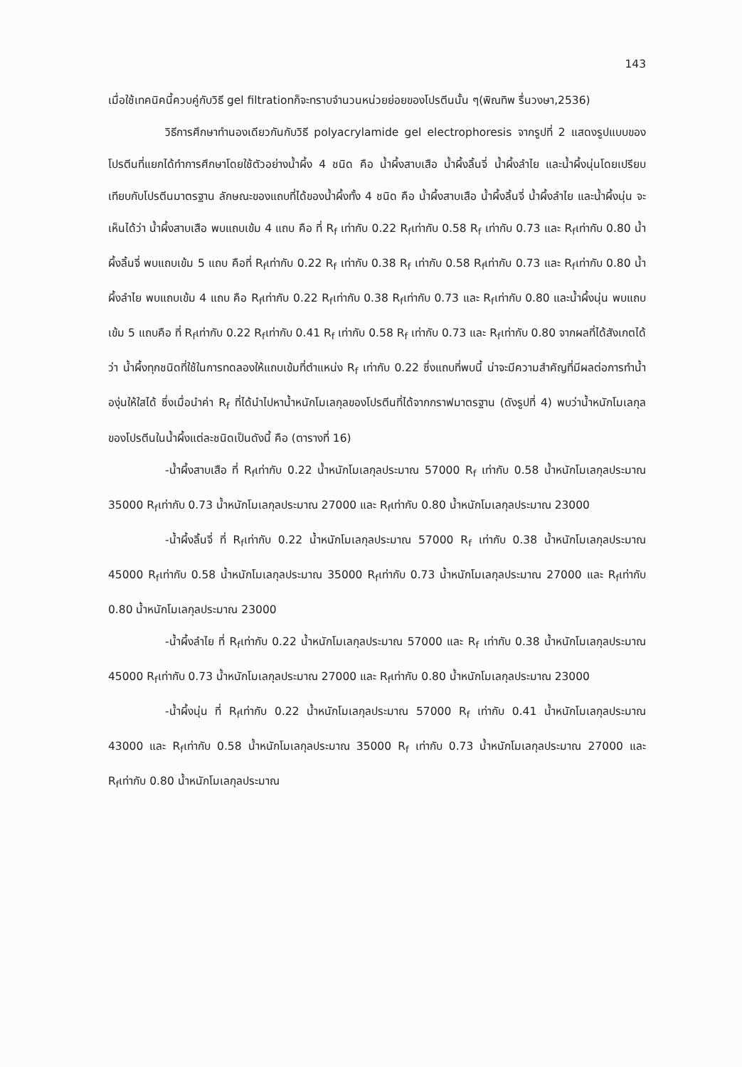143
เมื่อใช้เทคนิคนี้ควบคู่กับวิธี gel filtrationก็จะทราบจำนวนหน่วยย่อยของโปรตีนนั้น ๆ(พิณทิพ รื่นวงษา,2536)
วิธีการศึกษาทำนองเดียวกันกับวิธี polyacrylamide gel electrophoresis จากรูปที่ 2 แสดงรูปแบบของโปรตีนที่แยกได้ทำการศึกษาโดยใช้ตัวอย่างน้ำผึ้ง 4 ชนิด คือ น้ำผึ้งสาบเสือ น้ำผึ้งลิ้นจี่ น้ำผึ้งลำไย และน้ำผึ้งนุ่นโดยเปรียบเทียบกับโปรตีนมาตรฐาน ลักษณะของแถบที่ได้ของน้ำผึ้งทั้ง 4 ชนิด คือ น้ำผึ้งสาบเสือ น้ำผึ้งลิ้นจี่ น้ำผึ้งลำไย และน้ำผึ้งนุ่น จะเห็นได้ว่า น้ำผึ้งสาบเสือ พบแถบเข้ม 4 แถบ คือ ที่ R<sub>f</sub> เท่ากับ 0.22 R<sub>f</sub>เท่ากับ 0.58 R<sub>f</sub> เท่ากับ 0.73 และ R<sub>f</sub>เท่ากับ 0.80 น้ำผึ้งลิ้นจี่ พบแถบเข้ม 5 แถบ คือที่ R<sub>f</sub>เท่ากับ 0.22 R<sub>f</sub> เท่ากับ 0.38 R<sub>f</sub> เท่ากับ 0.58 R<sub>f</sub>เท่ากับ 0.73 และ R<sub>f</sub>เท่ากับ 0.80 น้ำผึ้งลำไย พบแถบเข้ม 4 แถบ คือ R<sub>f</sub>เท่ากับ 0.22 R<sub>f</sub>เท่ากับ 0.38 R<sub>f</sub>เท่ากับ 0.73 และ R<sub>f</sub>เท่ากับ 0.80 และน้ำผึ้งนุ่น พบแถบเข้ม 5 แถบคือ ที่ R<sub>f</sub>เท่ากับ 0.22 R<sub>f</sub>เท่ากับ 0.41 R<sub>f</sub> เท่ากับ 0.58 R<sub>f</sub> เท่ากับ 0.73 และ R<sub>f</sub>เท่ากับ 0.80 จากผลที่ได้สังเกตได้ว่า น้ำผึ้งทุกชนิดที่ใช้ในการทดลองให้แถบเข้มที่ตำแหน่ง R<sub>f</sub> เท่ากับ 0.22 ซึ่งแถบที่พบนี้ น่าจะมีความสำคัญที่มีผลต่อการทำน้ำองุ่นให้ใสได้ ซึ่งเมื่อนำค่า R<sub>f</sub> ที่ได้นำไปหาน้ำหนักโมเลกุลของโปรตีนที่ได้จากกราฟมาตรฐาน (ดังรูปที่ 4) พบว่าน้ำหนักโมเลกุลของโปรตีนในน้ำผึ้งแต่ละชนิดเป็นดังนี้ คือ (ตารางที่ 16)
-น้ำผึ้งสาบเสือ ที่ R<sub>f</sub>เท่ากับ 0.22 น้ำหนักโมเลกุลประมาณ 57000 R<sub>f</sub> เท่ากับ 0.58 น้ำหนักโมเลกุลประมาณ 35000 R<sub>f</sub>เท่ากับ 0.73 น้ำหนักโมเลกุลประมาณ 27000 และ R<sub>f</sub>เท่ากับ 0.80 น้ำหนักโมเลกุลประมาณ 23000
-น้ำผึ้งลิ้นจี่ ที่ R<sub>f</sub>เท่ากับ 0.22 น้ำหนักโมเลกุลประมาณ 57000 R<sub>f</sub> เท่ากับ 0.38 น้ำหนักโมเลกุลประมาณ 45000 R<sub>f</sub>เท่ากับ 0.58 น้ำหนักโมเลกุลประมาณ 35000 R<sub>f</sub>เท่ากับ 0.73 น้ำหนักโมเลกุลประมาณ 27000 และ R<sub>f</sub>เท่ากับ 0.80 น้ำหนักโมเลกุลประมาณ 23000
-น้ำผึ้งลำไย ที่ R<sub>f</sub>เท่ากับ 0.22 น้ำหนักโมเลกุลประมาณ 57000 และ R<sub>f</sub> เท่ากับ 0.38 น้ำหนักโมเลกุลประมาณ 45000 R<sub>f</sub>เท่ากับ 0.73 น้ำหนักโมเลกุลประมาณ 27000 และ R<sub>f</sub>เท่ากับ 0.80 น้ำหนักโมเลกุลประมาณ 23000
-น้ำผึ้งนุ่น ที่ R<sub>f</sub>เท่ากับ 0.22 น้ำหนักโมเลกุลประมาณ 57000 R<sub>f</sub> เท่ากับ 0.41 น้ำหนักโมเลกุลประมาณ 43000 และ R<sub>f</sub>เท่ากับ 0.58 น้ำหนักโมเลกุลประมาณ 35000 R<sub>f</sub> เท่ากับ 0.73 น้ำหนักโมเลกุลประมาณ 27000 และ R<sub>f</sub>เท่ากับ 0.80 น้ำหนักโมเลกุลประมาณ